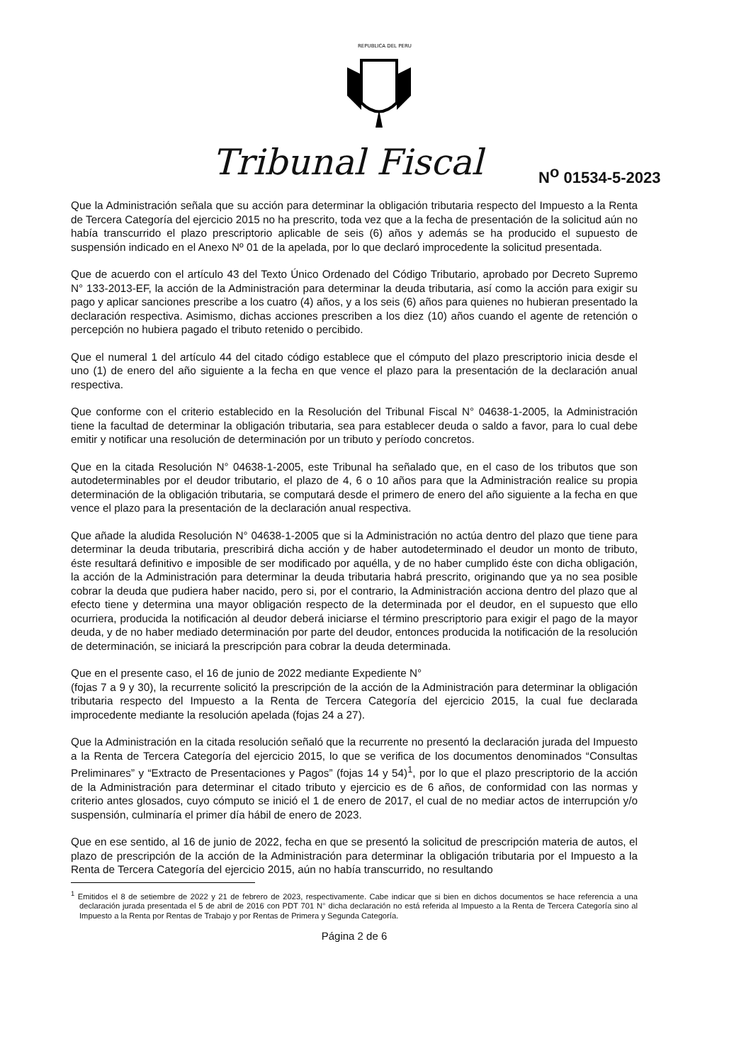REPUBLICA DEL PERU
Tribunal Fiscal N<sup>o</sup> 01534-5-2023
Que la Administración señala que su acción para determinar la obligación tributaria respecto del Impuesto a la Renta de Tercera Categoría del ejercicio 2015 no ha prescrito, toda vez que a la fecha de presentación de la solicitud aún no había transcurrido el plazo prescriptorio aplicable de seis (6) años y además se ha producido el supuesto de suspensión indicado en el Anexo Nº 01 de la apelada, por lo que declaró improcedente la solicitud presentada.
Que de acuerdo con el artículo 43 del Texto Único Ordenado del Código Tributario, aprobado por Decreto Supremo N° 133-2013-EF, la acción de la Administración para determinar la deuda tributaria, así como la acción para exigir su pago y aplicar sanciones prescribe a los cuatro (4) años, y a los seis (6) años para quienes no hubieran presentado la declaración respectiva. Asimismo, dichas acciones prescriben a los diez (10) años cuando el agente de retención o percepción no hubiera pagado el tributo retenido o percibido.
Que el numeral 1 del artículo 44 del citado código establece que el cómputo del plazo prescriptorio inicia desde el uno (1) de enero del año siguiente a la fecha en que vence el plazo para la presentación de la declaración anual respectiva.
Que conforme con el criterio establecido en la Resolución del Tribunal Fiscal N° 04638-1-2005, la Administración tiene la facultad de determinar la obligación tributaria, sea para establecer deuda o saldo a favor, para lo cual debe emitir y notificar una resolución de determinación por un tributo y período concretos.
Que en la citada Resolución N° 04638-1-2005, este Tribunal ha señalado que, en el caso de los tributos que son autodeterminables por el deudor tributario, el plazo de 4, 6 o 10 años para que la Administración realice su propia determinación de la obligación tributaria, se computará desde el primero de enero del año siguiente a la fecha en que vence el plazo para la presentación de la declaración anual respectiva.
Que añade la aludida Resolución N° 04638-1-2005 que si la Administración no actúa dentro del plazo que tiene para determinar la deuda tributaria, prescribirá dicha acción y de haber autodeterminado el deudor un monto de tributo, éste resultará definitivo e imposible de ser modificado por aquélla, y de no haber cumplido éste con dicha obligación, la acción de la Administración para determinar la deuda tributaria habrá prescrito, originando que ya no sea posible cobrar la deuda que pudiera haber nacido, pero si, por el contrario, la Administración acciona dentro del plazo que al efecto tiene y determina una mayor obligación respecto de la determinada por el deudor, en el supuesto que ello ocurriera, producida la notificación al deudor deberá iniciarse el término prescriptorio para exigir el pago de la mayor deuda, y de no haber mediado determinación por parte del deudor, entonces producida la notificación de la resolución de determinación, se iniciará la prescripción para cobrar la deuda determinada.
Que en el presente caso, el 16 de junio de 2022 mediante Expediente N°
(fojas 7 a 9 y 30), la recurrente solicitó la prescripción de la acción de la Administración para determinar la obligación tributaria respecto del Impuesto a la Renta de Tercera Categoría del ejercicio 2015, la cual fue declarada improcedente mediante la resolución apelada (fojas 24 a 27).
Que la Administración en la citada resolución señaló que la recurrente no presentó la declaración jurada del Impuesto a la Renta de Tercera Categoría del ejercicio 2015, lo que se verifica de los documentos denominados “Consultas Preliminares” y “Extracto de Presentaciones y Pagos” (fojas 14 y 54)<sup>1</sup>, por lo que el plazo prescriptorio de la acción de la Administración para determinar el citado tributo y ejercicio es de 6 años, de conformidad con las normas y criterio antes glosados, cuyo cómputo se inició el 1 de enero de 2017, el cual de no mediar actos de interrupción y/o suspensión, culminaría el primer día hábil de enero de 2023.
Que en ese sentido, al 16 de junio de 2022, fecha en que se presentó la solicitud de prescripción materia de autos, el plazo de prescripción de la acción de la Administración para determinar la obligación tributaria por el Impuesto a la Renta de Tercera Categoría del ejercicio 2015, aún no había transcurrido, no resultando
<sup>1</sup> Emitidos el 8 de setiembre de 2022 y 21 de febrero de 2023, respectivamente. Cabe indicar que si bien en dichos documentos se hace referencia a una declaración jurada presentada el 5 de abril de 2016 con PDT 701 N° dicha declaración no está referida al Impuesto a la Renta de Tercera Categoría sino al Impuesto a la Renta por Rentas de Trabajo y por Rentas de Primera y Segunda Categoría.
Página 2 de 6